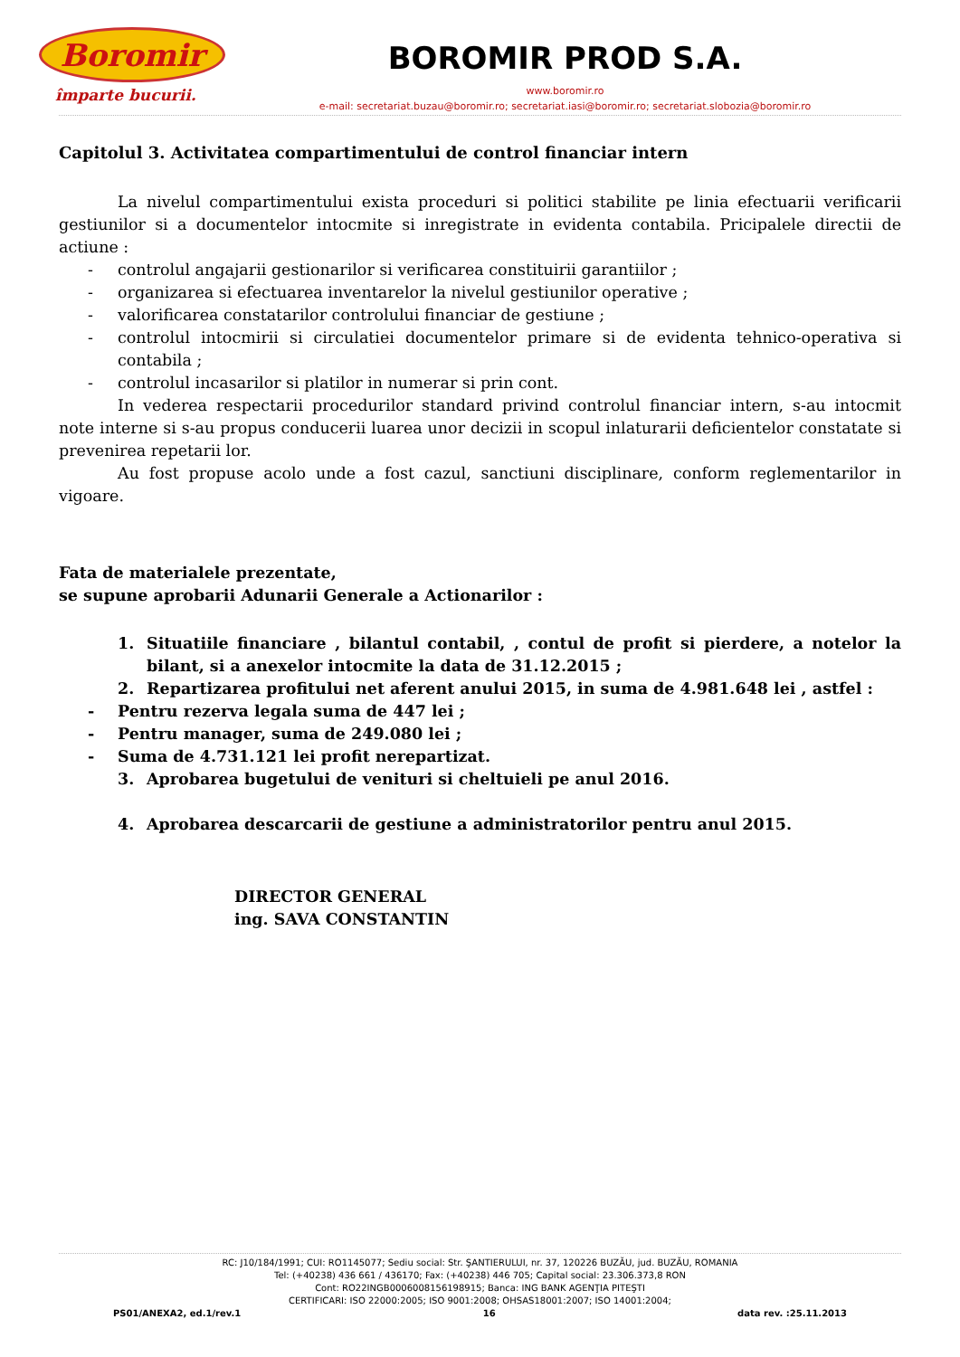Boromir
împarte bucurii.
BOROMIR PROD S.A.
www.boromir.ro
e-mail: secretariat.buzau@boromir.ro; secretariat.iasi@boromir.ro; secretariat.slobozia@boromir.ro
Capitolul 3. Activitatea compartimentului de control financiar intern
La nivelul compartimentului exista proceduri si politici stabilite pe linia efectuarii verificarii gestiunilor si a documentelor intocmite si inregistrate in evidenta contabila. Pricipalele directii de actiune :
- controlul angajarii gestionarilor si verificarea constituirii garantiilor ;
- organizarea si efectuarea inventarelor la nivelul gestiunilor operative ;
- valorificarea constatarilor controlului financiar de gestiune ;
- controlul intocmirii si circulatiei documentelor primare si de evidenta tehnico-operativa si contabila ;
- controlul incasarilor si platilor in numerar si prin cont.
In vederea respectarii procedurilor standard privind controlul financiar intern, s-au intocmit note interne si s-au propus conducerii luarea unor decizii in scopul inlaturarii deficientelor constatate si prevenirea repetarii lor.
Au fost propuse acolo unde a fost cazul, sanctiuni disciplinare, conform reglementarilor in vigoare.
Fata de materialele prezentate,
se supune aprobarii Adunarii Generale a Actionarilor :
1. Situatiile financiare , bilantul contabil, , contul de profit si pierdere, a notelor la bilant, si a anexelor intocmite la data de 31.12.2015 ;
2. Repartizarea profitului net aferent anului 2015, in suma de 4.981.648 lei , astfel :
- Pentru rezerva legala suma de 447 lei ;
- Pentru manager, suma de 249.080 lei ;
- Suma de 4.731.121 lei profit nerepartizat.
3. Aprobarea bugetului de venituri si cheltuieli pe anul 2016.
4. Aprobarea descarcarii de gestiune a administratorilor pentru anul 2015.
DIRECTOR GENERAL
ing. SAVA CONSTANTIN
RC: J10/184/1991; CUI: RO1145077; Sediu social: Str. ŞANTIERULUI, nr. 37, 120226 BUZĂU, jud. BUZĂU, ROMANIA
Tel: (+40238) 436 661 / 436170; Fax: (+40238) 446 705; Capital social: 23.306.373,8 RON
Cont: RO22INGB0006008156198915; Banca: ING BANK AGENŢIA PITEŞTI
CERTIFICARI: ISO 22000:2005; ISO 9001:2008; OHSAS18001:2007; ISO 14001:2004;
PS01/ANEXA2, ed.1/rev.1 16 data rev. :25.11.2013